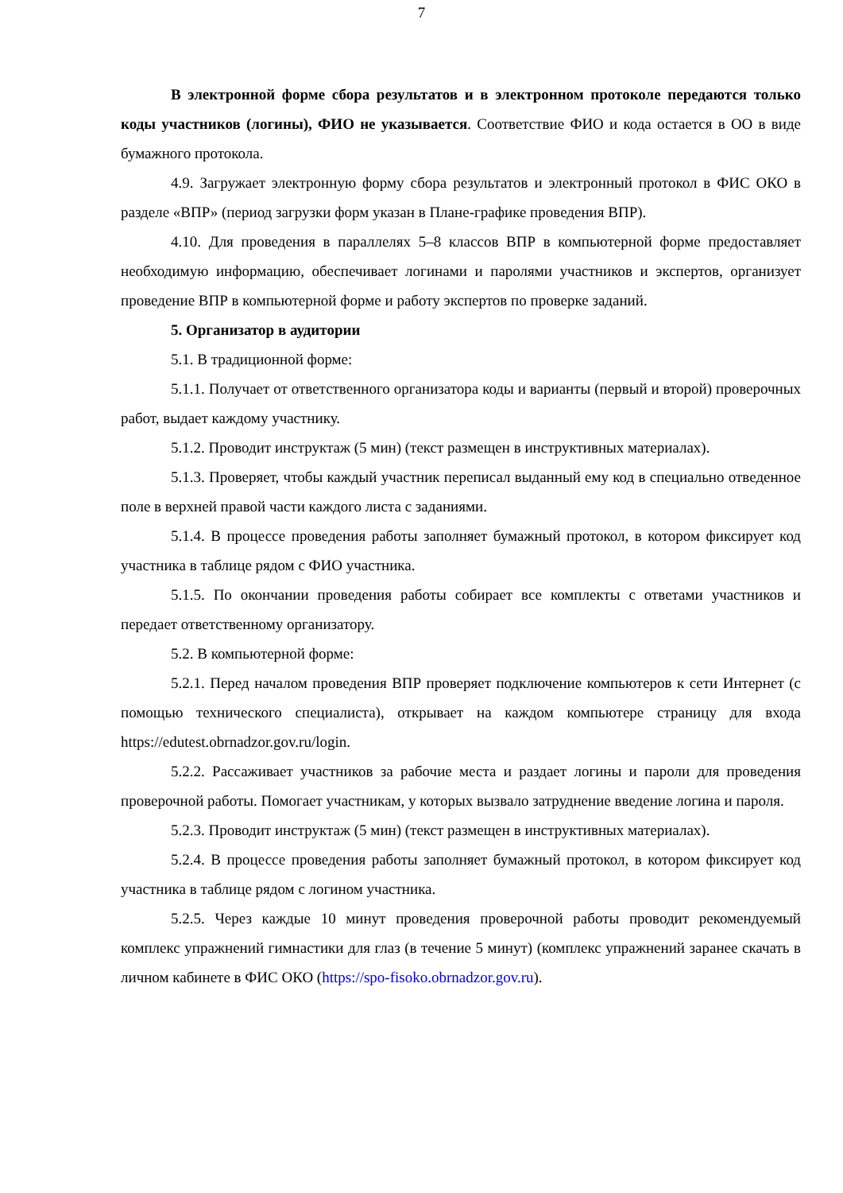7
В электронной форме сбора результатов и в электронном протоколе передаются только коды участников (логины), ФИО не указывается. Соответствие ФИО и кода остается в ОО в виде бумажного протокола.
4.9. Загружает электронную форму сбора результатов и электронный протокол в ФИС ОКО в разделе «ВПР» (период загрузки форм указан в Плане-графике проведения ВПР).
4.10. Для проведения в параллелях 5–8 классов ВПР в компьютерной форме предоставляет необходимую информацию, обеспечивает логинами и паролями участников и экспертов, организует проведение ВПР в компьютерной форме и работу экспертов по проверке заданий.
5. Организатор в аудитории
5.1. В традиционной форме:
5.1.1. Получает от ответственного организатора коды и варианты (первый и второй) проверочных работ, выдает каждому участнику.
5.1.2. Проводит инструктаж (5 мин) (текст размещен в инструктивных материалах).
5.1.3. Проверяет, чтобы каждый участник переписал выданный ему код в специально отведенное поле в верхней правой части каждого листа с заданиями.
5.1.4. В процессе проведения работы заполняет бумажный протокол, в котором фиксирует код участника в таблице рядом с ФИО участника.
5.1.5. По окончании проведения работы собирает все комплекты с ответами участников и передает ответственному организатору.
5.2. В компьютерной форме:
5.2.1. Перед началом проведения ВПР проверяет подключение компьютеров к сети Интернет (с помощью технического специалиста), открывает на каждом компьютере страницу для входа https://edutest.obrnadzor.gov.ru/login.
5.2.2. Рассаживает участников за рабочие места и раздает логины и пароли для проведения проверочной работы. Помогает участникам, у которых вызвало затруднение введение логина и пароля.
5.2.3. Проводит инструктаж (5 мин) (текст размещен в инструктивных материалах).
5.2.4. В процессе проведения работы заполняет бумажный протокол, в котором фиксирует код участника в таблице рядом с логином участника.
5.2.5. Через каждые 10 минут проведения проверочной работы проводит рекомендуемый комплекс упражнений гимнастики для глаз (в течение 5 минут) (комплекс упражнений заранее скачать в личном кабинете в ФИС ОКО (https://spo-fisoko.obrnadzor.gov.ru).